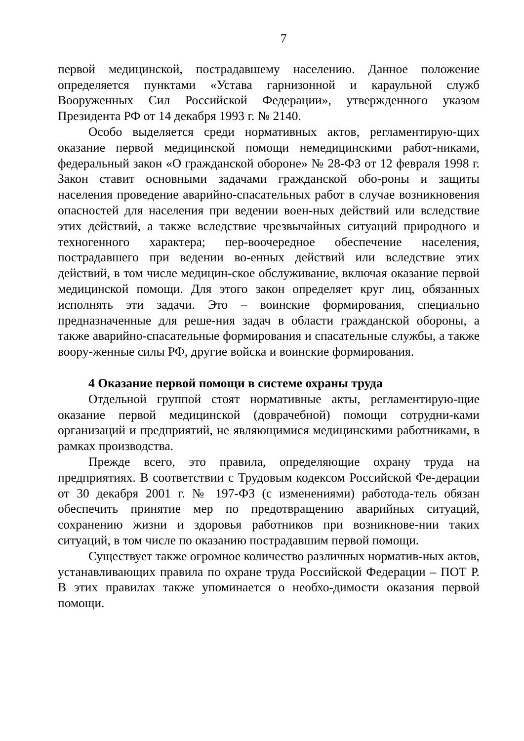7
первой медицинской, пострадавшему населению. Данное положение определяется пунктами «Устава гарнизонной и караульной служб Вооруженных Сил Российской Федерации», утвержденного указом Президента РФ от 14 декабря 1993 г. № 2140.
Особо выделяется среди нормативных актов, регламентирую-щих оказание первой медицинской помощи немедицинскими работ-никами, федеральный закон «О гражданской обороне» № 28-ФЗ от 12 февраля 1998 г. Закон ставит основными задачами гражданской обо-роны и защиты населения проведение аварийно-спасательных работ в случае возникновения опасностей для населения при ведении воен-ных действий или вследствие этих действий, а также вследствие чрезвычайных ситуаций природного и техногенного характера; пер-воочередное обеспечение населения, пострадавшего при ведении во-енных действий или вследствие этих действий, в том числе медицин-ское обслуживание, включая оказание первой медицинской помощи. Для этого закон определяет круг лиц, обязанных исполнять эти задачи. Это – воинские формирования, специально предназначенные для реше-ния задач в области гражданской обороны, а также аварийно-спасательные формирования и спасательные службы, а также воору-женные силы РФ, другие войска и воинские формирования.
4 Оказание первой помощи в системе охраны труда
Отдельной группой стоят нормативные акты, регламентирую-щие оказание первой медицинской (доврачебной) помощи сотрудни-ками организаций и предприятий, не являющимися медицинскими работниками, в рамках производства.
Прежде всего, это правила, определяющие охрану труда на предприятиях. В соответствии с Трудовым кодексом Российской Фе-дерации от 30 декабря 2001 г. № 197-ФЗ (с изменениями) работода-тель обязан обеспечить принятие мер по предотвращению аварийных ситуаций, сохранению жизни и здоровья работников при возникнове-нии таких ситуаций, в том числе по оказанию пострадавшим первой помощи.
Существует также огромное количество различных норматив-ных актов, устанавливающих правила по охране труда Российской Федерации – ПОТ Р. В этих правилах также упоминается о необхо-димости оказания первой помощи.